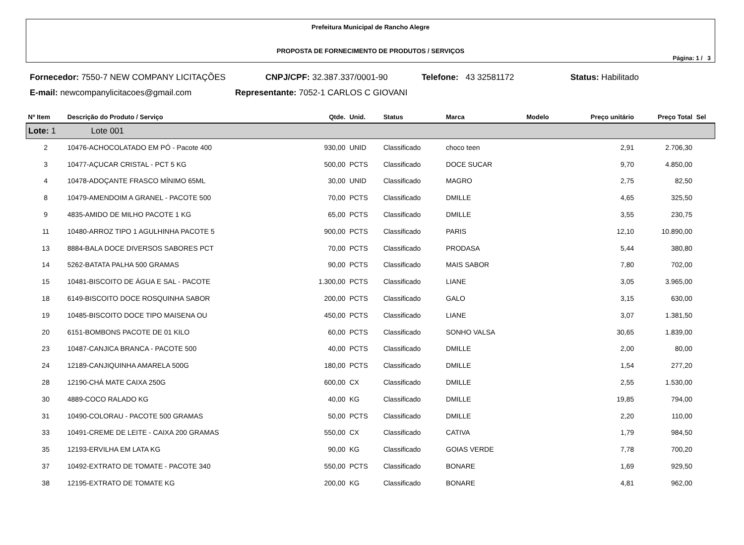Prefeitura Municipal de Rancho Alegre
PROPOSTA DE FORNECIMENTO DE PRODUTOS / SERVIÇOS
Página: 1 / 3
Fornecedor: 7550-7 NEW COMPANY LICITAÇÕES CNPJ/CPF: 32.387.337/0001-90 Telefone: 43 32581172 Status: Habilitado
E-mail: newcompanylicitacoes@gmail.com Representante: 7052-1 CARLOS C GIOVANI
| Nº Item | Descrição do Produto / Serviço | Qtde. | Unid. | Status | Marca | Modelo | Preço unitário | Preço Total | Sel |
| --- | --- | --- | --- | --- | --- | --- | --- | --- | --- |
| Lote: 1 Lote 001 | | | | | | | | | |
| 2 | 10476-ACHOCOLATADO EM PÓ - Pacote 400 | 930,00 | UNID | Classificado | choco teen | | 2,91 | 2.706,30 | |
| 3 | 10477-AÇUCAR CRISTAL - PCT 5 KG | 500,00 | PCTS | Classificado | DOCE SUCAR | | 9,70 | 4.850,00 | |
| 4 | 10478-ADOÇANTE FRASCO MÍNIMO 65ML | 30,00 | UNID | Classificado | MAGRO | | 2,75 | 82,50 | |
| 8 | 10479-AMENDOIM A GRANEL - PACOTE 500 | 70,00 | PCTS | Classificado | DMILLE | | 4,65 | 325,50 | |
| 9 | 4835-AMIDO DE MILHO PACOTE 1 KG | 65,00 | PCTS | Classificado | DMILLE | | 3,55 | 230,75 | |
| 11 | 10480-ARROZ TIPO 1 AGULHINHA PACOTE 5 | 900,00 | PCTS | Classificado | PARIS | | 12,10 | 10.890,00 | |
| 13 | 8884-BALA DOCE DIVERSOS SABORES PCT | 70,00 | PCTS | Classificado | PRODASA | | 5,44 | 380,80 | |
| 14 | 5262-BATATA PALHA 500 GRAMAS | 90,00 | PCTS | Classificado | MAIS SABOR | | 7,80 | 702,00 | |
| 15 | 10481-BISCOITO DE ÁGUA E SAL - PACOTE | 1.300,00 | PCTS | Classificado | LIANE | | 3,05 | 3.965,00 | |
| 18 | 6149-BISCOITO DOCE ROSQUINHA SABOR | 200,00 | PCTS | Classificado | GALO | | 3,15 | 630,00 | |
| 19 | 10485-BISCOITO DOCE TIPO MAISENA OU | 450,00 | PCTS | Classificado | LIANE | | 3,07 | 1.381,50 | |
| 20 | 6151-BOMBONS PACOTE DE 01 KILO | 60,00 | PCTS | Classificado | SONHO VALSA | | 30,65 | 1.839,00 | |
| 23 | 10487-CANJICA BRANCA - PACOTE 500 | 40,00 | PCTS | Classificado | DMILLE | | 2,00 | 80,00 | |
| 24 | 12189-CANJIQUINHA AMARELA 500G | 180,00 | PCTS | Classificado | DMILLE | | 1,54 | 277,20 | |
| 28 | 12190-CHÁ MATE CAIXA 250G | 600,00 | CX | Classificado | DMILLE | | 2,55 | 1.530,00 | |
| 30 | 4889-COCO RALADO KG | 40,00 | KG | Classificado | DMILLE | | 19,85 | 794,00 | |
| 31 | 10490-COLORAU - PACOTE 500 GRAMAS | 50,00 | PCTS | Classificado | DMILLE | | 2,20 | 110,00 | |
| 33 | 10491-CREME DE LEITE - CAIXA 200 GRAMAS | 550,00 | CX | Classificado | CATIVA | | 1,79 | 984,50 | |
| 35 | 12193-ERVILHA EM LATA KG | 90,00 | KG | Classificado | GOIAS VERDE | | 7,78 | 700,20 | |
| 37 | 10492-EXTRATO DE TOMATE - PACOTE 340 | 550,00 | PCTS | Classificado | BONARE | | 1,69 | 929,50 | |
| 38 | 12195-EXTRATO DE TOMATE KG | 200,00 | KG | Classificado | BONARE | | 4,81 | 962,00 | |